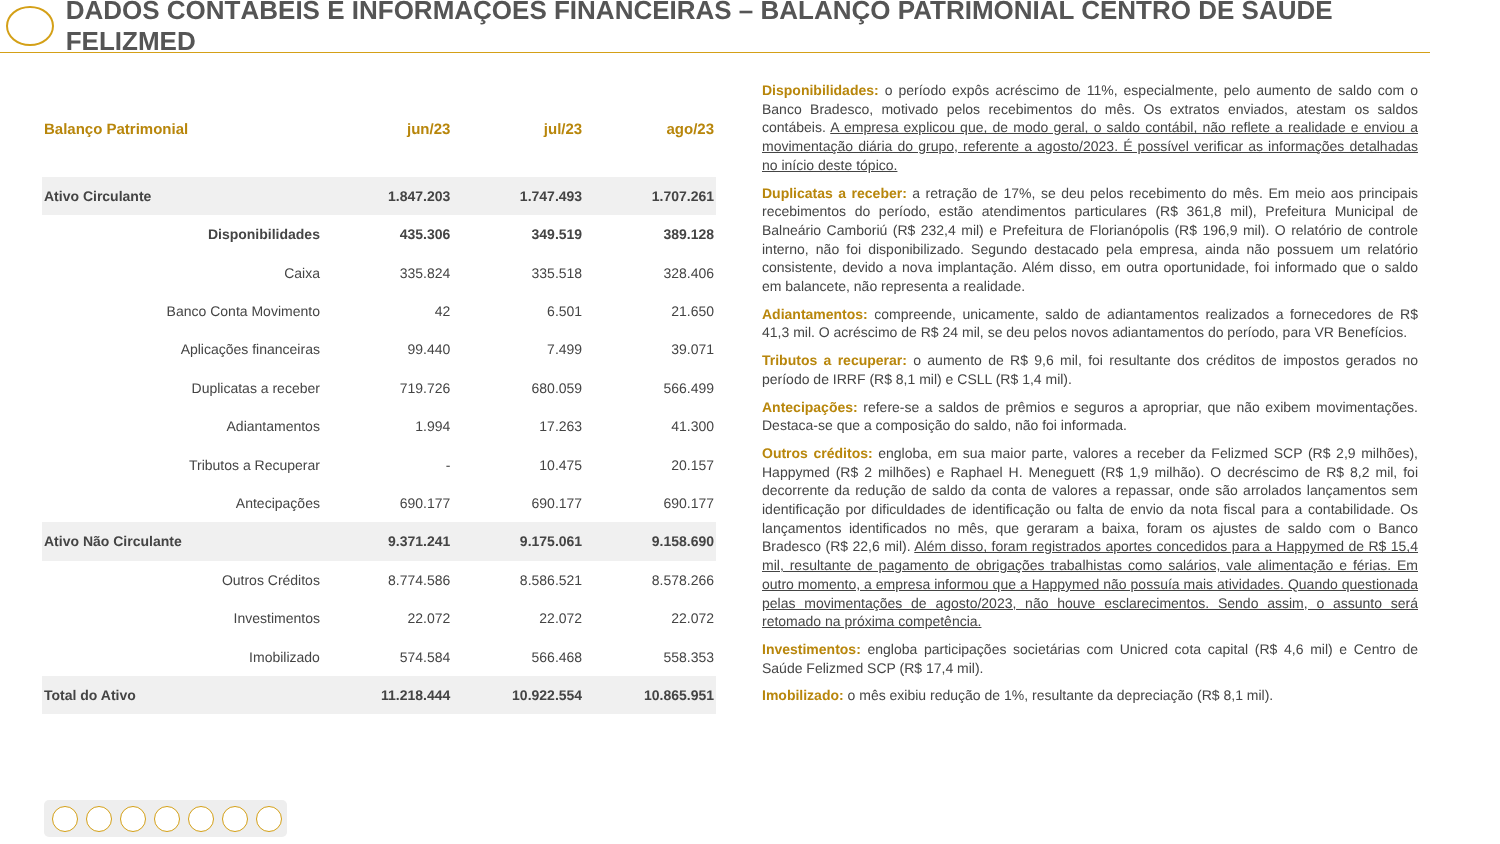DADOS CONTÁBEIS E INFORMAÇÕES FINANCEIRAS – BALANÇO PATRIMONIAL CENTRO DE SAÚDE FELIZMED
| Balanço Patrimonial | jun/23 | jul/23 | ago/23 |
| --- | --- | --- | --- |
| Ativo Circulante | 1.847.203 | 1.747.493 | 1.707.261 |
| Disponibilidades | 435.306 | 349.519 | 389.128 |
| Caixa | 335.824 | 335.518 | 328.406 |
| Banco Conta Movimento | 42 | 6.501 | 21.650 |
| Aplicações financeiras | 99.440 | 7.499 | 39.071 |
| Duplicatas a receber | 719.726 | 680.059 | 566.499 |
| Adiantamentos | 1.994 | 17.263 | 41.300 |
| Tributos a Recuperar | - | 10.475 | 20.157 |
| Antecipações | 690.177 | 690.177 | 690.177 |
| Ativo Não Circulante | 9.371.241 | 9.175.061 | 9.158.690 |
| Outros Créditos | 8.774.586 | 8.586.521 | 8.578.266 |
| Investimentos | 22.072 | 22.072 | 22.072 |
| Imobilizado | 574.584 | 566.468 | 558.353 |
| Total do Ativo | 11.218.444 | 10.922.554 | 10.865.951 |
Disponibilidades: o período expôs acréscimo de 11%, especialmente, pelo aumento de saldo com o Banco Bradesco, motivado pelos recebimentos do mês. Os extratos enviados, atestam os saldos contábeis. A empresa explicou que, de modo geral, o saldo contábil, não reflete a realidade e enviou a movimentação diária do grupo, referente a agosto/2023. É possível verificar as informações detalhadas no início deste tópico.
Duplicatas a receber: a retração de 17%, se deu pelos recebimento do mês. Em meio aos principais recebimentos do período, estão atendimentos particulares (R$ 361,8 mil), Prefeitura Municipal de Balneário Camboriú (R$ 232,4 mil) e Prefeitura de Florianópolis (R$ 196,9 mil). O relatório de controle interno, não foi disponibilizado. Segundo destacado pela empresa, ainda não possuem um relatório consistente, devido a nova implantação. Além disso, em outra oportunidade, foi informado que o saldo em balancete, não representa a realidade.
Adiantamentos: compreende, unicamente, saldo de adiantamentos realizados a fornecedores de R$ 41,3 mil. O acréscimo de R$ 24 mil, se deu pelos novos adiantamentos do período, para VR Benefícios.
Tributos a recuperar: o aumento de R$ 9,6 mil, foi resultante dos créditos de impostos gerados no período de IRRF (R$ 8,1 mil) e CSLL (R$ 1,4 mil).
Antecipações: refere-se a saldos de prêmios e seguros a apropriar, que não exibem movimentações. Destaca-se que a composição do saldo, não foi informada.
Outros créditos: engloba, em sua maior parte, valores a receber da Felizmed SCP (R$ 2,9 milhões), Happymed (R$ 2 milhões) e Raphael H. Meneguett (R$ 1,9 milhão). O decréscimo de R$ 8,2 mil, foi decorrente da redução de saldo da conta de valores a repassar, onde são arrolados lançamentos sem identificação por dificuldades de identificação ou falta de envio da nota fiscal para a contabilidade. Os lançamentos identificados no mês, que geraram a baixa, foram os ajustes de saldo com o Banco Bradesco (R$ 22,6 mil). Além disso, foram registrados aportes concedidos para a Happymed de R$ 15,4 mil, resultante de pagamento de obrigações trabalhistas como salários, vale alimentação e férias. Em outro momento, a empresa informou que a Happymed não possuía mais atividades. Quando questionada pelas movimentações de agosto/2023, não houve esclarecimentos. Sendo assim, o assunto será retomado na próxima competência.
Investimentos: engloba participações societárias com Unicred cota capital (R$ 4,6 mil) e Centro de Saúde Felizmed SCP (R$ 17,4 mil).
Imobilizado: o mês exibiu redução de 1%, resultante da depreciação (R$ 8,1 mil).